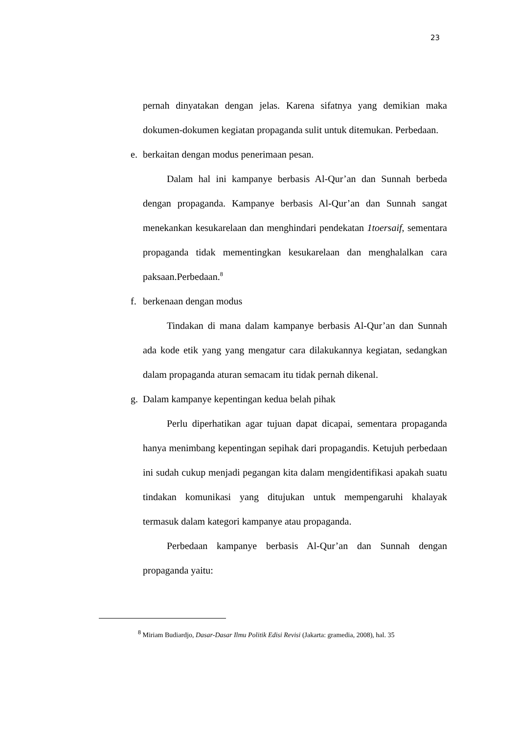23
pernah dinyatakan dengan jelas. Karena sifatnya yang demikian maka dokumen-dokumen kegiatan propaganda sulit untuk ditemukan. Perbedaan.
e. berkaitan dengan modus penerimaan pesan.
Dalam hal ini kampanye berbasis Al-Qur’an dan Sunnah berbeda dengan propaganda. Kampanye berbasis Al-Qur’an dan Sunnah sangat menekankan kesukarelaan dan menghindari pendekatan 1toersaif, sementara propaganda tidak mementingkan kesukarelaan dan menghalalkan cara paksaan.Perbedaan.<sup>8</sup>
f. berkenaan dengan modus
Tindakan di mana dalam kampanye berbasis Al-Qur’an dan Sunnah ada kode etik yang yang mengatur cara dilakukannya kegiatan, sedangkan dalam propaganda aturan semacam itu tidak pernah dikenal.
g. Dalam kampanye kepentingan kedua belah pihak
Perlu diperhatikan agar tujuan dapat dicapai, sementara propaganda hanya menimbang kepentingan sepihak dari propagandis. Ketujuh perbedaan ini sudah cukup menjadi pegangan kita dalam mengidentifikasi apakah suatu tindakan komunikasi yang ditujukan untuk mempengaruhi khalayak termasuk dalam kategori kampanye atau propaganda.
Perbedaan kampanye berbasis Al-Qur’an dan Sunnah dengan propaganda yaitu:
<sup>8</sup> Miriam Budiardjo, Dasar-Dasar Ilmu Politik Edisi Revisi (Jakarta: gramedia, 2008), hal. 35